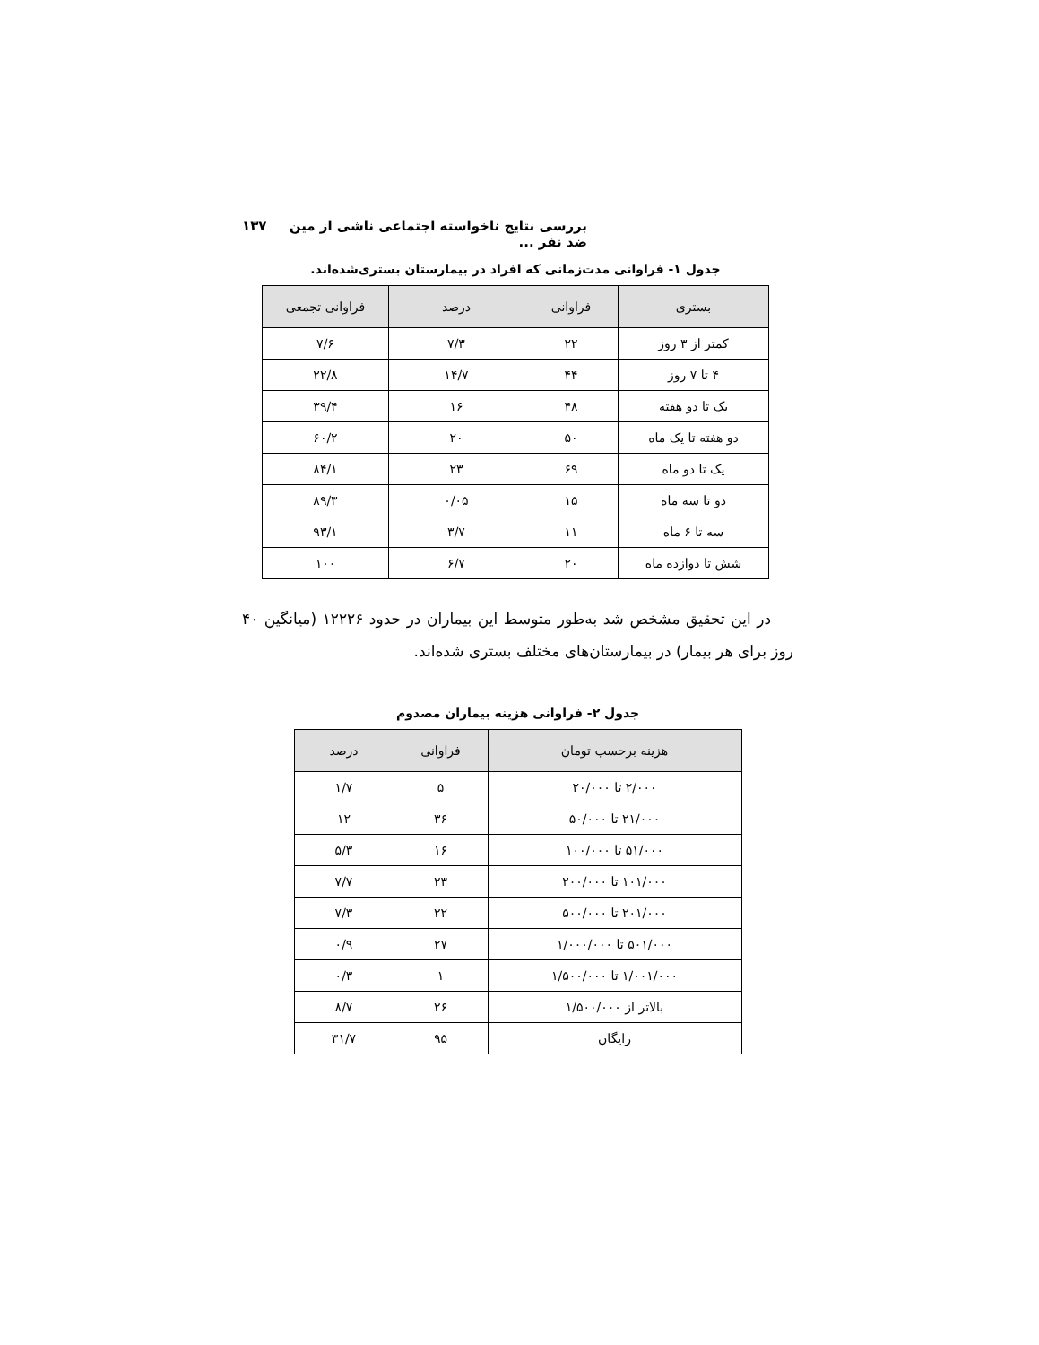بررسی نتایج ناخواسته اجتماعی ناشی از مین ضد نفر ... ۱۳۷
جدول ۱- فراوانی مدت‌زمانی که افراد در بیمارستان بستری‌شده‌اند.
| بستری | فراوانی | درصد | فراوانی تجمعی |
| --- | --- | --- | --- |
| کمتر از ۳ روز | ۲۲ | ۷/۳ | ۷/۶ |
| ۴ تا ۷ روز | ۴۴ | ۱۴/۷ | ۲۲/۸ |
| یک تا دو هفته | ۴۸ | ۱۶ | ۳۹/۴ |
| دو هفته تا یک ماه | ۵۰ | ۲۰ | ۶۰/۲ |
| یک تا دو ماه | ۶۹ | ۲۳ | ۸۴/۱ |
| دو تا سه ماه | ۱۵ | ۰/۰۵ | ۸۹/۳ |
| سه تا ۶ ماه | ۱۱ | ۳/۷ | ۹۳/۱ |
| شش تا دوازده ماه | ۲۰ | ۶/۷ | ۱۰۰ |
در این تحقیق مشخص شد به‌طور متوسط این بیماران در حدود ۱۲۲۲۶ (میانگین ۴۰ روز برای هر بیمار) در بیمارستان‌های مختلف بستری شده‌اند.
جدول ۲- فراوانی هزینه بیماران مصدوم
| هزینه برحسب تومان | فراوانی | درصد |
| --- | --- | --- |
| ۲/۰۰۰ تا ۲۰/۰۰۰ | ۵ | ۱/۷ |
| ۲۱/۰۰۰ تا ۵۰/۰۰۰ | ۳۶ | ۱۲ |
| ۵۱/۰۰۰ تا ۱۰۰/۰۰۰ | ۱۶ | ۵/۳ |
| ۱۰۱/۰۰۰ تا ۲۰۰/۰۰۰ | ۲۳ | ۷/۷ |
| ۲۰۱/۰۰۰ تا ۵۰۰/۰۰۰ | ۲۲ | ۷/۳ |
| ۵۰۱/۰۰۰ تا ۱/۰۰۰/۰۰۰ | ۲۷ | ۰/۹ |
| ۱/۰۰۱/۰۰۰ تا ۱/۵۰۰/۰۰۰ | ۱ | ۰/۳ |
| بالاتر از ۱/۵۰۰/۰۰۰ | ۲۶ | ۸/۷ |
| رایگان | ۹۵ | ۳۱/۷ |